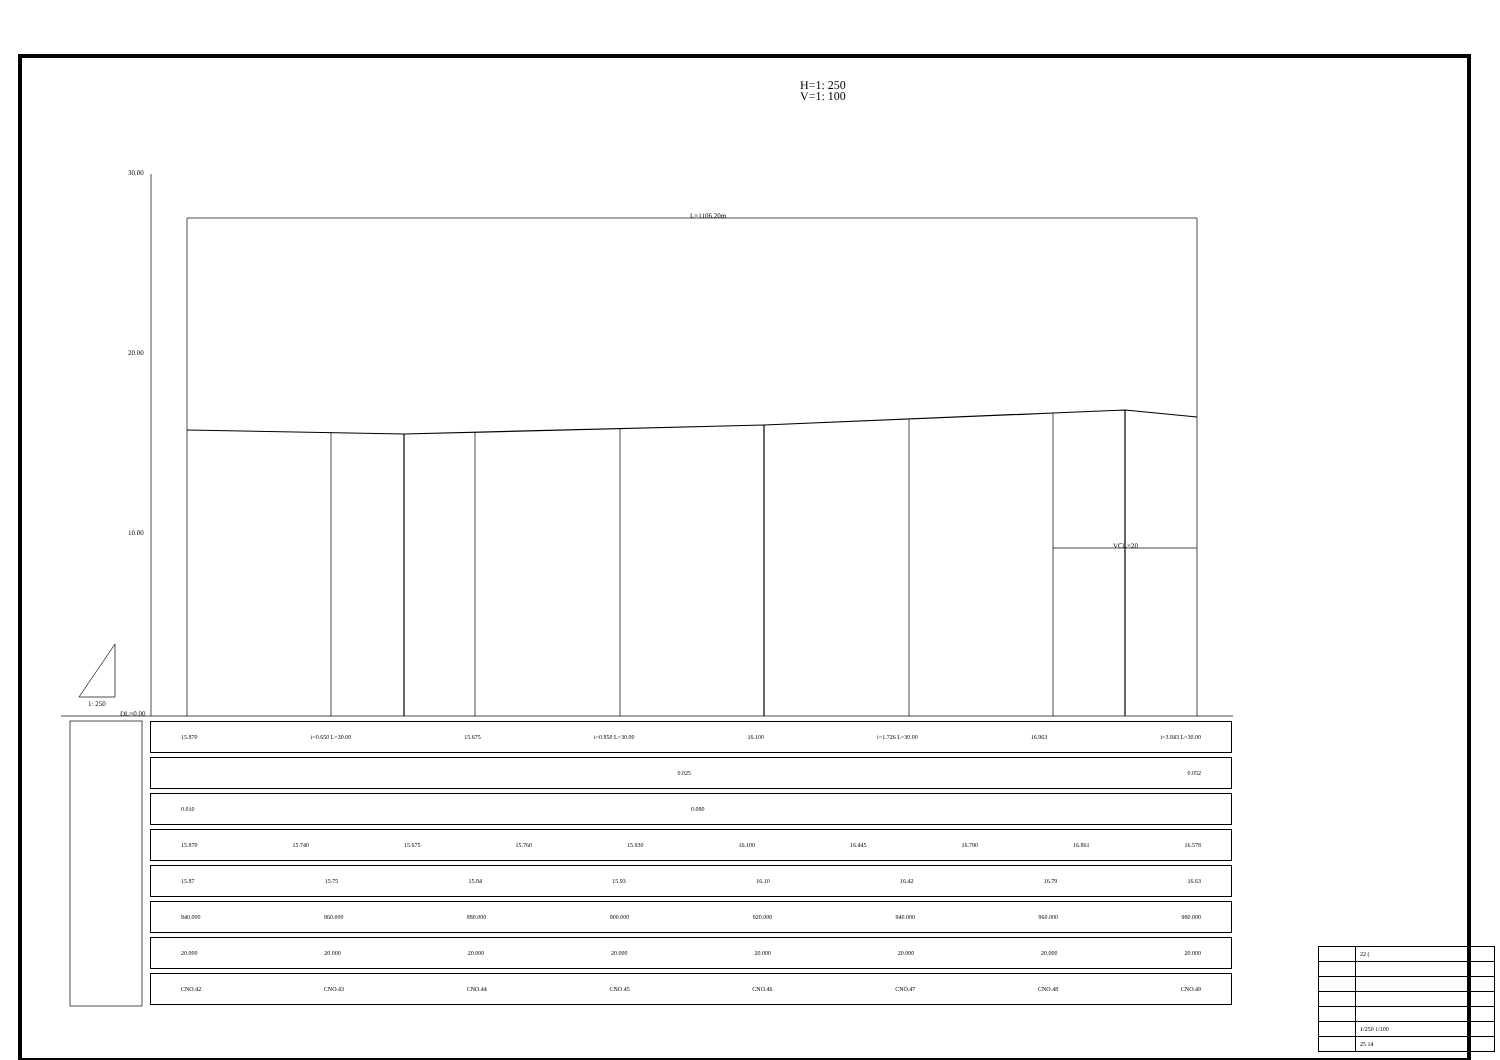H=1: 250
V=1: 100
L=1106.20m
VCL=20
30.00
20.00
10.00
DL=0.00
1: 250
15.870 i=0.650 L=30.00 15.675 i=0.850 L=30.00 16.100 i=1.726 L=30.00 16.963 i=3.843 L=30.00
0.025 0.052
0.010 0.080
15.870 15.740 15.675 15.760 15.930 16.100 16.445 16.790 16.861 16.578
15.87 15.75 15.84 15.93 16.10 16.42 16.79 16.63
840.000 860.000 880.000 900.000 920.000 940.000 960.000 980.000
20.000 20.000 20.000 20.000 20.000 20.000 20.000 20.000
CNO.42 CNO.43 CNO.44 CNO.45 CNO.46 CNO.47 CNO.48 CNO.49
| | 22 ( |
| | 1/250 1/100 |
| | 25 14 |